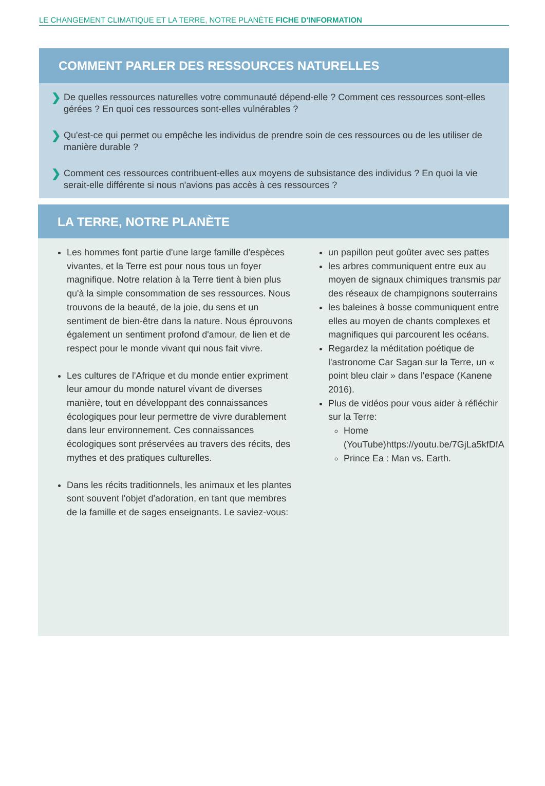LE CHANGEMENT CLIMATIQUE ET LA TERRE, NOTRE PLANÈTE FICHE D'INFORMATION
COMMENT PARLER DES RESSOURCES NATURELLES
❯
De quelles ressources naturelles votre communauté dépend-elle ? Comment ces ressources sont-elles gérées ? En quoi ces ressources sont-elles vulnérables ?
❯
Qu'est-ce qui permet ou empêche les individus de prendre soin de ces ressources ou de les utiliser de manière durable ?
❯
Comment ces ressources contribuent-elles aux moyens de subsistance des individus ? En quoi la vie serait-elle différente si nous n'avions pas accès à ces ressources ?
LA TERRE, NOTRE PLANÈTE
Les hommes font partie d'une large famille d'espèces vivantes, et la Terre est pour nous tous un foyer magnifique. Notre relation à la Terre tient à bien plus qu'à la simple consommation de ses ressources. Nous trouvons de la beauté, de la joie, du sens et un sentiment de bien-être dans la nature. Nous éprouvons également un sentiment profond d'amour, de lien et de respect pour le monde vivant qui nous fait vivre.
Les cultures de l'Afrique et du monde entier expriment leur amour du monde naturel vivant de diverses manière, tout en développant des connaissances écologiques pour leur permettre de vivre durablement dans leur environnement. Ces connaissances écologiques sont préservées au travers des récits, des mythes et des pratiques culturelles.
Dans les récits traditionnels, les animaux et les plantes sont souvent l'objet d'adoration, en tant que membres de la famille et de sages enseignants. Le saviez-vous:
un papillon peut goûter avec ses pattes
les arbres communiquent entre eux au moyen de signaux chimiques transmis par des réseaux de champignons souterrains
les baleines à bosse communiquent entre elles au moyen de chants complexes et magnifiques qui parcourent les océans.
Regardez la méditation poétique de l'astronome Car Sagan sur la Terre, un « point bleu clair » dans l'espace (Kanene 2016).
Plus de vidéos pour vous aider à réfléchir sur la Terre:
Home (YouTube)https://youtu.be/7GjLa5kfDfA
Prince Ea : Man vs. Earth.